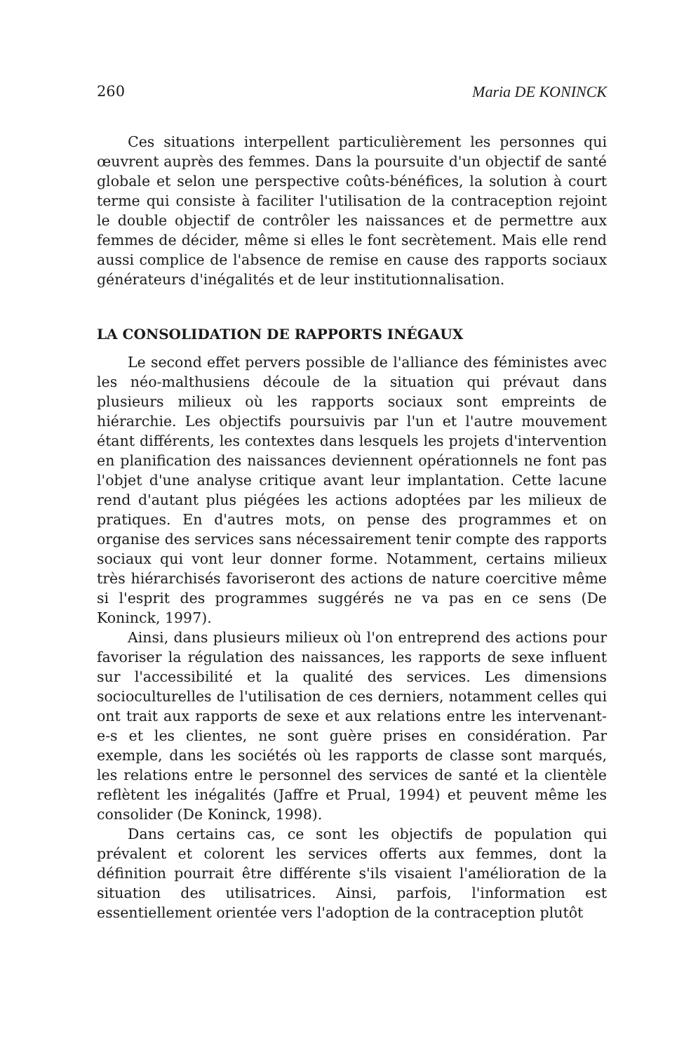260 Maria DE KONINCK
Ces situations interpellent particulièrement les personnes qui œuvrent auprès des femmes. Dans la poursuite d'un objectif de santé globale et selon une perspective coûts-bénéfices, la solution à court terme qui consiste à faciliter l'utilisation de la contraception rejoint le double objectif de contrôler les naissances et de permettre aux femmes de décider, même si elles le font secrètement. Mais elle rend aussi complice de l'absence de remise en cause des rapports sociaux générateurs d'inégalités et de leur institutionnalisation.
LA CONSOLIDATION DE RAPPORTS INÉGAUX
Le second effet pervers possible de l'alliance des féministes avec les néo-malthusiens découle de la situation qui prévaut dans plusieurs milieux où les rapports sociaux sont empreints de hiérarchie. Les objectifs poursuivis par l'un et l'autre mouvement étant différents, les contextes dans lesquels les projets d'intervention en planification des naissances deviennent opérationnels ne font pas l'objet d'une analyse critique avant leur implantation. Cette lacune rend d'autant plus piégées les actions adoptées par les milieux de pratiques. En d'autres mots, on pense des programmes et on organise des services sans nécessairement tenir compte des rapports sociaux qui vont leur donner forme. Notamment, certains milieux très hiérarchisés favoriseront des actions de nature coercitive même si l'esprit des programmes suggérés ne va pas en ce sens (De Koninck, 1997).
Ainsi, dans plusieurs milieux où l'on entreprend des actions pour favoriser la régulation des naissances, les rapports de sexe influent sur l'accessibilité et la qualité des services. Les dimensions socioculturelles de l'utilisation de ces derniers, notamment celles qui ont trait aux rapports de sexe et aux relations entre les intervenant-e-s et les clientes, ne sont guère prises en considération. Par exemple, dans les sociétés où les rapports de classe sont marqués, les relations entre le personnel des services de santé et la clientèle reflètent les inégalités (Jaffre et Prual, 1994) et peuvent même les consolider (De Koninck, 1998).
Dans certains cas, ce sont les objectifs de population qui prévalent et colorent les services offerts aux femmes, dont la définition pourrait être différente s'ils visaient l'amélioration de la situation des utilisatrices. Ainsi, parfois, l'information est essentiellement orientée vers l'adoption de la contraception plutôt